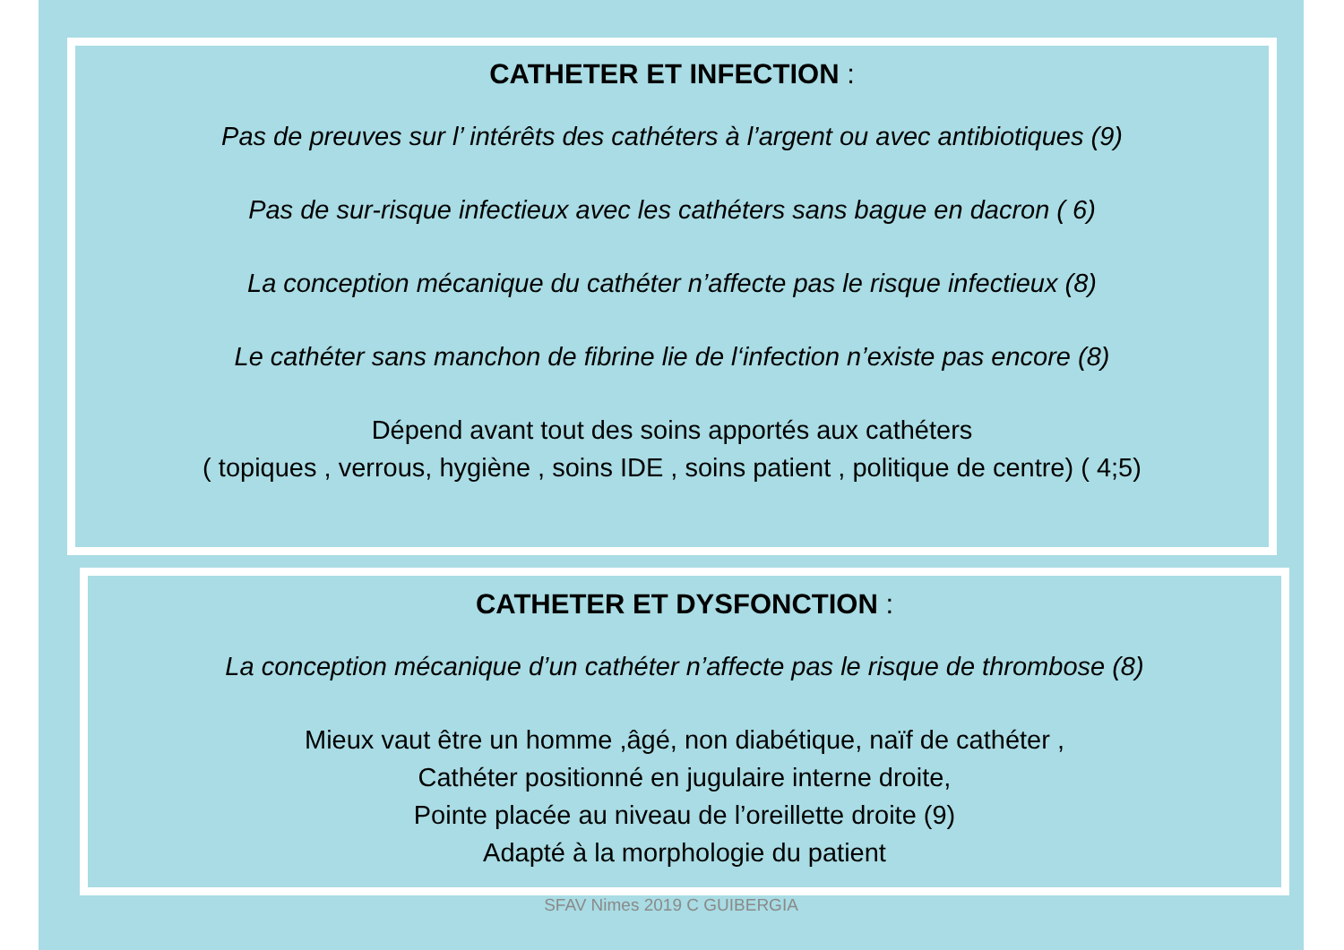CATHETER ET INFECTION :
Pas de preuves sur l’ intérêts des cathéters à l’argent ou avec antibiotiques (9)
Pas de sur-risque infectieux avec les cathéters sans bague en dacron ( 6)
La conception mécanique du cathéter n’affecte pas le risque infectieux (8)
Le cathéter sans manchon de fibrine lie de l‘infection n’existe pas encore (8)
Dépend avant tout des soins apportés aux cathéters
( topiques , verrous, hygiène , soins IDE , soins patient , politique de centre) ( 4;5)
CATHETER ET DYSFONCTION :
La conception mécanique d’un cathéter n’affecte pas le risque de thrombose (8)
Mieux vaut être un homme ,âgé, non diabétique, naïf de cathéter ,
Cathéter positionné en jugulaire interne droite,
Pointe placée au niveau de l’oreillette droite (9)
Adapté à la morphologie du patient
SFAV Nimes 2019 C GUIBERGIA